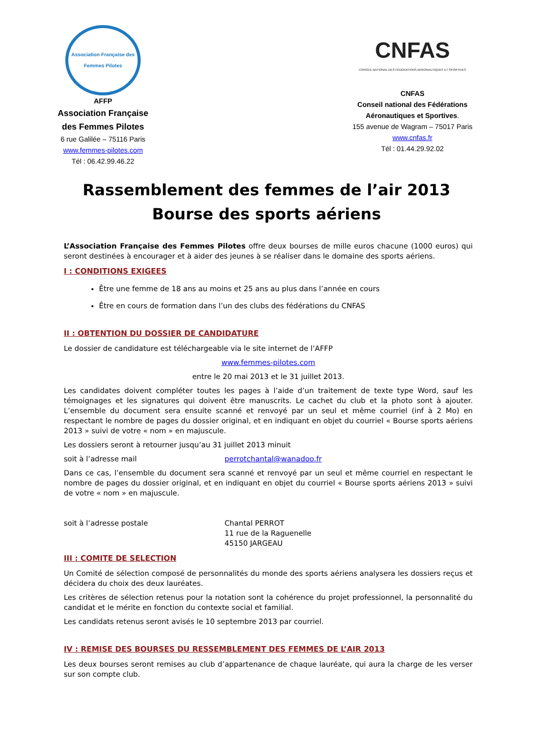Association Française des Femmes Pilotes
AFFP
Association Française
des Femmes Pilotes
6 rue Galilée – 75116 Paris
www.femmes-pilotes.com
Tél : 06.42.99.46.22
CNFAS
CONSEIL NATIONAL DES FÉDÉRATIONS AÉRONAUTIQUES ET SPORTIVES
CNFAS
Conseil national des Fédérations
Aéronautiques et Sportives.
155 avenue de Wagram – 75017 Paris
www.cnfas.fr
Tél : 01.44.29.92.02
Rassemblement des femmes de l’air 2013
Bourse des sports aériens
L’Association Française des Femmes Pilotes offre deux bourses de mille euros chacune (1000 euros) qui seront destinées à encourager et à aider des jeunes à se réaliser dans le domaine des sports aériens.
I : CONDITIONS EXIGEES
Être une femme de 18 ans au moins et 25 ans au plus dans l’année en cours
Être en cours de formation dans l’un des clubs des fédérations du CNFAS
II : OBTENTION DU DOSSIER DE CANDIDATURE
Le dossier de candidature est téléchargeable via le site internet de l’AFFP
www.femmes-pilotes.com
entre le 20 mai 2013 et le 31 juillet 2013.
Les candidates doivent compléter toutes les pages à l’aide d’un traitement de texte type Word, sauf les témoignages et les signatures qui doivent être manuscrits. Le cachet du club et la photo sont à ajouter. L’ensemble du document sera ensuite scanné et renvoyé par un seul et même courriel (inf à 2 Mo) en respectant le nombre de pages du dossier original, et en indiquant en objet du courriel « Bourse sports aériens 2013 » suivi de votre « nom » en majuscule.
Les dossiers seront à retourner jusqu’au 31 juillet 2013 minuit
soit à l’adresse mail perrotchantal@wanadoo.fr
Dans ce cas, l’ensemble du document sera scanné et renvoyé par un seul et même courriel en respectant le nombre de pages du dossier original, et en indiquant en objet du courriel « Bourse sports aériens 2013 » suivi de votre « nom » en majuscule.
soit à l’adresse postale Chantal PERROT
11 rue de la Raguenelle
45150 JARGEAU
III : COMITE DE SELECTION
Un Comité de sélection composé de personnalités du monde des sports aériens analysera les dossiers reçus et décidera du choix des deux lauréates.
Les critères de sélection retenus pour la notation sont la cohérence du projet professionnel, la personnalité du candidat et le mérite en fonction du contexte social et familial.
Les candidats retenus seront avisés le 10 septembre 2013 par courriel.
IV : REMISE DES BOURSES DU RESSEMBLEMENT DES FEMMES DE L’AIR 2013
Les deux bourses seront remises au club d’appartenance de chaque lauréate, qui aura la charge de les verser sur son compte club.